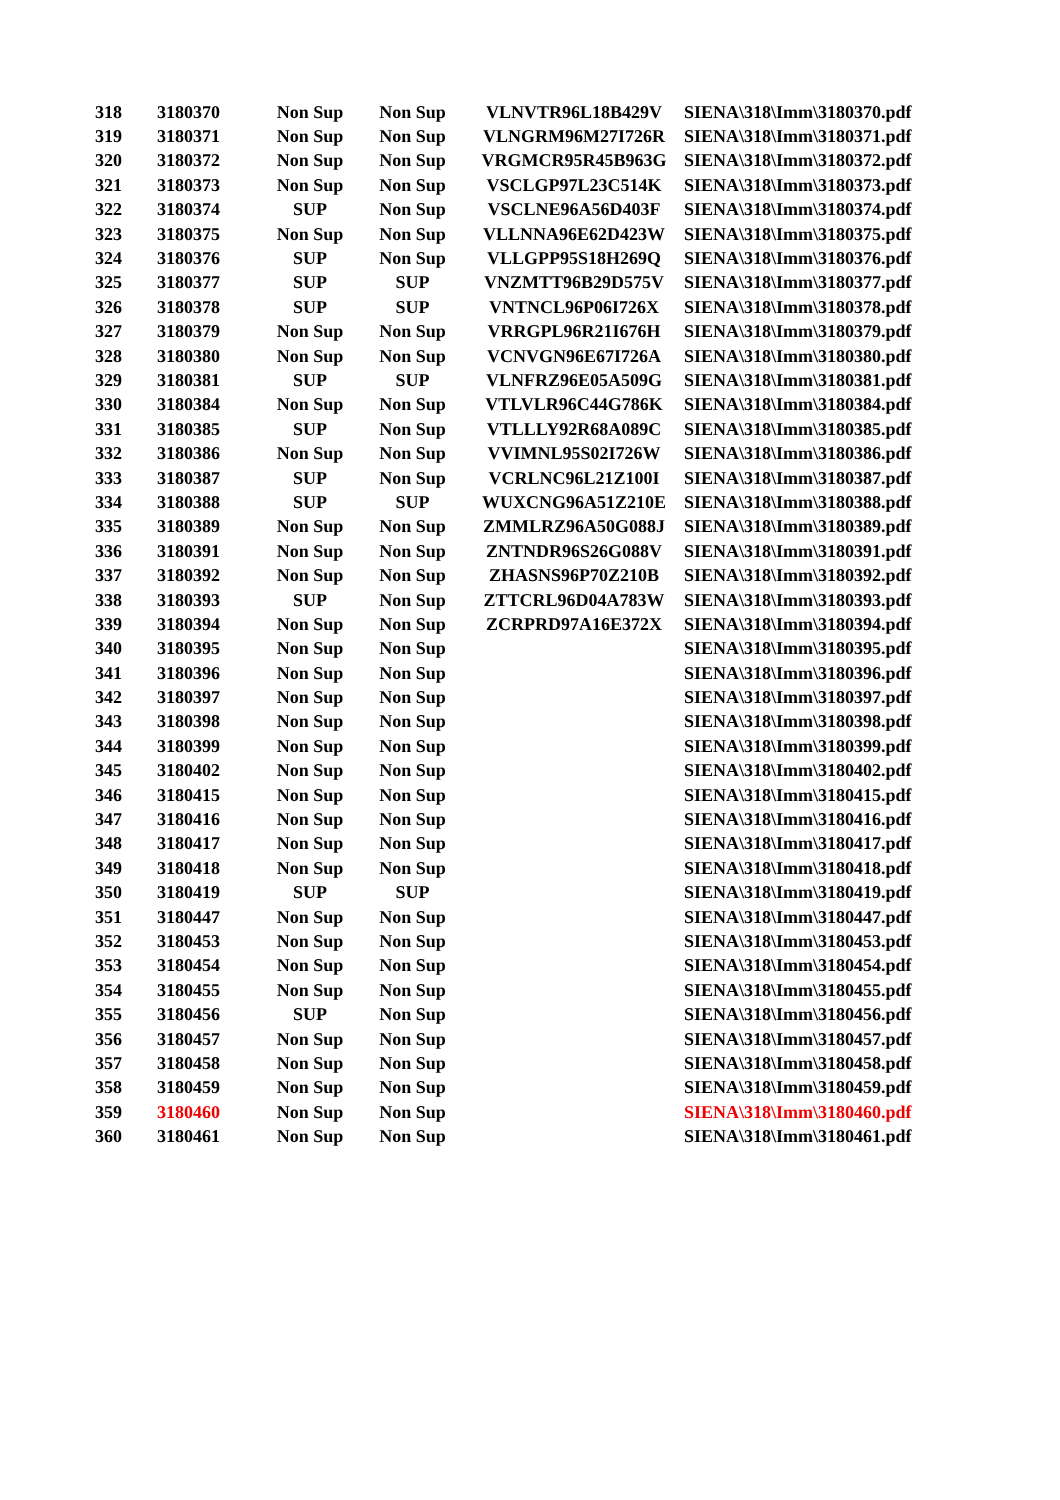| 318 | 3180370 | Non Sup | Non Sup | VLNVTR96L18B429V | SIENA\318\Imm\3180370.pdf |
| 319 | 3180371 | Non Sup | Non Sup | VLNGRM96M27I726R | SIENA\318\Imm\3180371.pdf |
| 320 | 3180372 | Non Sup | Non Sup | VRGMCR95R45B963G | SIENA\318\Imm\3180372.pdf |
| 321 | 3180373 | Non Sup | Non Sup | VSCLGP97L23C514K | SIENA\318\Imm\3180373.pdf |
| 322 | 3180374 | SUP | Non Sup | VSCLNE96A56D403F | SIENA\318\Imm\3180374.pdf |
| 323 | 3180375 | Non Sup | Non Sup | VLLNNA96E62D423W | SIENA\318\Imm\3180375.pdf |
| 324 | 3180376 | SUP | Non Sup | VLLGPP95S18H269Q | SIENA\318\Imm\3180376.pdf |
| 325 | 3180377 | SUP | SUP | VNZMTT96B29D575V | SIENA\318\Imm\3180377.pdf |
| 326 | 3180378 | SUP | SUP | VNTNCL96P06I726X | SIENA\318\Imm\3180378.pdf |
| 327 | 3180379 | Non Sup | Non Sup | VRRGPL96R21I676H | SIENA\318\Imm\3180379.pdf |
| 328 | 3180380 | Non Sup | Non Sup | VCNVGN96E67I726A | SIENA\318\Imm\3180380.pdf |
| 329 | 3180381 | SUP | SUP | VLNFRZ96E05A509G | SIENA\318\Imm\3180381.pdf |
| 330 | 3180384 | Non Sup | Non Sup | VTLVLR96C44G786K | SIENA\318\Imm\3180384.pdf |
| 331 | 3180385 | SUP | Non Sup | VTLLLY92R68A089C | SIENA\318\Imm\3180385.pdf |
| 332 | 3180386 | Non Sup | Non Sup | VVIMNL95S02I726W | SIENA\318\Imm\3180386.pdf |
| 333 | 3180387 | SUP | Non Sup | VCRLNC96L21Z100I | SIENA\318\Imm\3180387.pdf |
| 334 | 3180388 | SUP | SUP | WUXCNG96A51Z210E | SIENA\318\Imm\3180388.pdf |
| 335 | 3180389 | Non Sup | Non Sup | ZMMLRZ96A50G088J | SIENA\318\Imm\3180389.pdf |
| 336 | 3180391 | Non Sup | Non Sup | ZNTNDR96S26G088V | SIENA\318\Imm\3180391.pdf |
| 337 | 3180392 | Non Sup | Non Sup | ZHASNS96P70Z210B | SIENA\318\Imm\3180392.pdf |
| 338 | 3180393 | SUP | Non Sup | ZTTCRL96D04A783W | SIENA\318\Imm\3180393.pdf |
| 339 | 3180394 | Non Sup | Non Sup | ZCRPRD97A16E372X | SIENA\318\Imm\3180394.pdf |
| 340 | 3180395 | Non Sup | Non Sup | | SIENA\318\Imm\3180395.pdf |
| 341 | 3180396 | Non Sup | Non Sup | | SIENA\318\Imm\3180396.pdf |
| 342 | 3180397 | Non Sup | Non Sup | | SIENA\318\Imm\3180397.pdf |
| 343 | 3180398 | Non Sup | Non Sup | | SIENA\318\Imm\3180398.pdf |
| 344 | 3180399 | Non Sup | Non Sup | | SIENA\318\Imm\3180399.pdf |
| 345 | 3180402 | Non Sup | Non Sup | | SIENA\318\Imm\3180402.pdf |
| 346 | 3180415 | Non Sup | Non Sup | | SIENA\318\Imm\3180415.pdf |
| 347 | 3180416 | Non Sup | Non Sup | | SIENA\318\Imm\3180416.pdf |
| 348 | 3180417 | Non Sup | Non Sup | | SIENA\318\Imm\3180417.pdf |
| 349 | 3180418 | Non Sup | Non Sup | | SIENA\318\Imm\3180418.pdf |
| 350 | 3180419 | SUP | SUP | | SIENA\318\Imm\3180419.pdf |
| 351 | 3180447 | Non Sup | Non Sup | | SIENA\318\Imm\3180447.pdf |
| 352 | 3180453 | Non Sup | Non Sup | | SIENA\318\Imm\3180453.pdf |
| 353 | 3180454 | Non Sup | Non Sup | | SIENA\318\Imm\3180454.pdf |
| 354 | 3180455 | Non Sup | Non Sup | | SIENA\318\Imm\3180455.pdf |
| 355 | 3180456 | SUP | Non Sup | | SIENA\318\Imm\3180456.pdf |
| 356 | 3180457 | Non Sup | Non Sup | | SIENA\318\Imm\3180457.pdf |
| 357 | 3180458 | Non Sup | Non Sup | | SIENA\318\Imm\3180458.pdf |
| 358 | 3180459 | Non Sup | Non Sup | | SIENA\318\Imm\3180459.pdf |
| 359 | 3180460 | Non Sup | Non Sup | | SIENA\318\Imm\3180460.pdf |
| 360 | 3180461 | Non Sup | Non Sup | | SIENA\318\Imm\3180461.pdf |